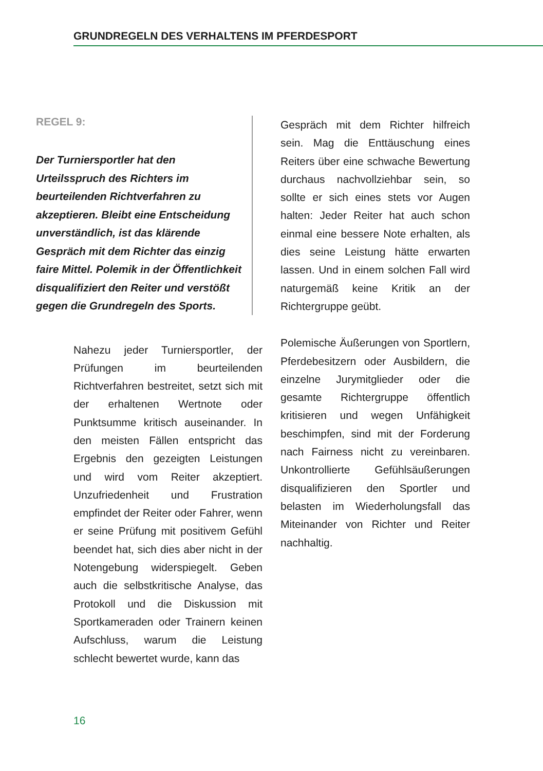GRUNDREGELN DES VERHALTENS IM PFERDESPORT
REGEL 9:
Der Turniersportler hat den Urteilsspruch des Richters im beurteilenden Richtverfahren zu akzeptieren. Bleibt eine Entscheidung unverständlich, ist das klärende Gespräch mit dem Richter das einzig faire Mittel. Polemik in der Öffentlichkeit disqualifiziert den Reiter und verstößt gegen die Grundregeln des Sports.
Nahezu jeder Turniersportler, der Prüfungen im beurteilenden Richtverfahren bestreitet, setzt sich mit der erhaltenen Wertnote oder Punktsumme kritisch auseinander. In den meisten Fällen entspricht das Ergebnis den gezeigten Leistungen und wird vom Reiter akzeptiert. Unzufriedenheit und Frustration empfindet der Reiter oder Fahrer, wenn er seine Prüfung mit positivem Gefühl beendet hat, sich dies aber nicht in der Notengebung widerspiegelt. Geben auch die selbstkritische Analyse, das Protokoll und die Diskussion mit Sportkameraden oder Trainern keinen Aufschluss, warum die Leistung schlecht bewertet wurde, kann das
Gespräch mit dem Richter hilfreich sein. Mag die Enttäuschung eines Reiters über eine schwache Bewertung durchaus nachvollziehbar sein, so sollte er sich eines stets vor Augen halten: Jeder Reiter hat auch schon einmal eine bessere Note erhalten, als dies seine Leistung hätte erwarten lassen. Und in einem solchen Fall wird naturgemäß keine Kritik an der Richtergruppe geübt.
Polemische Äußerungen von Sportlern, Pferdebesitzern oder Ausbildern, die einzelne Jurymitglieder oder die gesamte Richtergruppe öffentlich kritisieren und wegen Unfähigkeit beschimpfen, sind mit der Forderung nach Fairness nicht zu vereinbaren. Unkontrollierte Gefühlsäußerungen disqualifizieren den Sportler und belasten im Wiederholungsfall das Miteinander von Richter und Reiter nachhaltig.
16